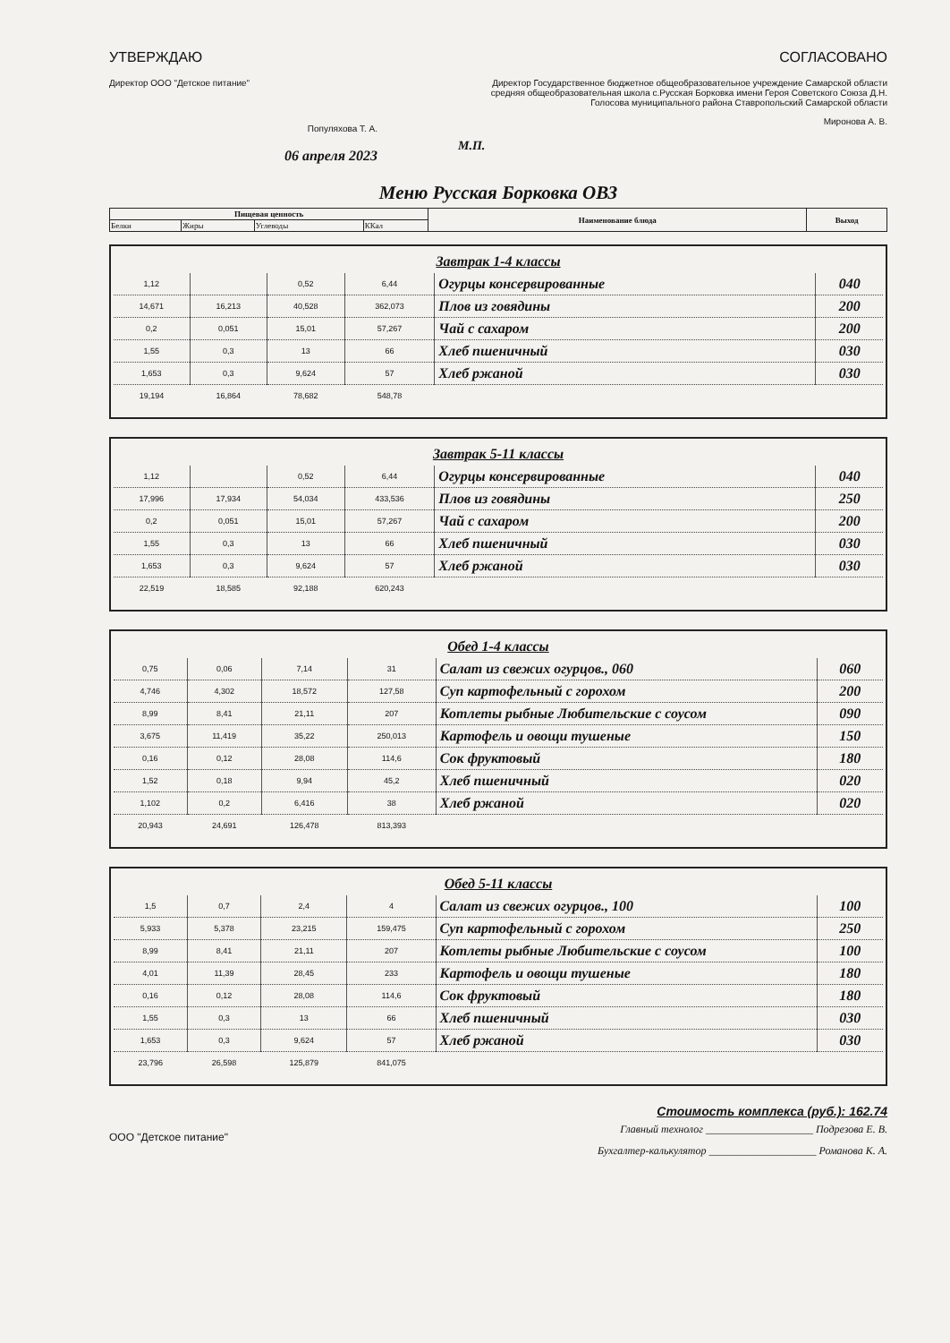УТВЕРЖДАЮ
Директор ООО "Детское питание"
Популяхова Т. А.
06 апреля 2023
СОГЛАСОВАНО
Директор Государственное бюджетное общеобразовательное учреждение Самарской области средняя общеобразовательная школа с.Русская Борковка имени Героя Советского Союза Д.Н. Голосова муниципального района Ставропольский Самарской области
Миронова А. В.
М.П.
Меню Русская Борковка ОВЗ
| Пищевая ценность | | | | Наименование блюда | Выход |
| --- | --- | --- | --- | --- | --- |
| Белки | Жиры | Углеводы | ККал | | |
Завтрак 1-4 классы
| 1,12 | | 0,52 | 6,44 | Огурцы консервированные | 040 |
| 14,671 | 16,213 | 40,528 | 362,073 | Плов из говядины | 200 |
| 0,2 | 0,051 | 15,01 | 57,267 | Чай с сахаром | 200 |
| 1,55 | 0,3 | 13 | 66 | Хлеб пшеничный | 030 |
| 1,653 | 0,3 | 9,624 | 57 | Хлеб ржаной | 030 |
| 19,194 | 16,864 | 78,682 | 548,78 | | |
Завтрак 5-11 классы
| 1,12 | | 0,52 | 6,44 | Огурцы консервированные | 040 |
| 17,996 | 17,934 | 54,034 | 433,536 | Плов из говядины | 250 |
| 0,2 | 0,051 | 15,01 | 57,267 | Чай с сахаром | 200 |
| 1,55 | 0,3 | 13 | 66 | Хлеб пшеничный | 030 |
| 1,653 | 0,3 | 9,624 | 57 | Хлеб ржаной | 030 |
| 22,519 | 18,585 | 92,188 | 620,243 | | |
Обед 1-4 классы
| 0,75 | 0,06 | 7,14 | 31 | Салат из свежих огурцов., 060 | 060 |
| 4,746 | 4,302 | 18,572 | 127,58 | Суп картофельный с горохом | 200 |
| 8,99 | 8,41 | 21,11 | 207 | Котлеты рыбные Любительские с соусом | 090 |
| 3,675 | 11,419 | 35,22 | 250,013 | Картофель и овощи тушеные | 150 |
| 0,16 | 0,12 | 28,08 | 114,6 | Сок фруктовый | 180 |
| 1,52 | 0,18 | 9,94 | 45,2 | Хлеб пшеничный | 020 |
| 1,102 | 0,2 | 6,416 | 38 | Хлеб ржаной | 020 |
| 20,943 | 24,691 | 126,478 | 813,393 | | |
Обед 5-11 классы
| 1,5 | 0,7 | 2,4 | 4 | Салат из свежих огурцов., 100 | 100 |
| 5,933 | 5,378 | 23,215 | 159,475 | Суп картофельный с горохом | 250 |
| 8,99 | 8,41 | 21,11 | 207 | Котлеты рыбные Любительские с соусом | 100 |
| 4,01 | 11,39 | 28,45 | 233 | Картофель и овощи тушеные | 180 |
| 0,16 | 0,12 | 28,08 | 114,6 | Сок фруктовый | 180 |
| 1,55 | 0,3 | 13 | 66 | Хлеб пшеничный | 030 |
| 1,653 | 0,3 | 9,624 | 57 | Хлеб ржаной | 030 |
| 23,796 | 26,598 | 125,879 | 841,075 | | |
Стоимость комплекса (руб.): 162.74
ООО "Детское питание"
Главный технолог ____________________ Подрезова Е. В.
Бухгалтер-калькулятор ____________________ Романова К. А.